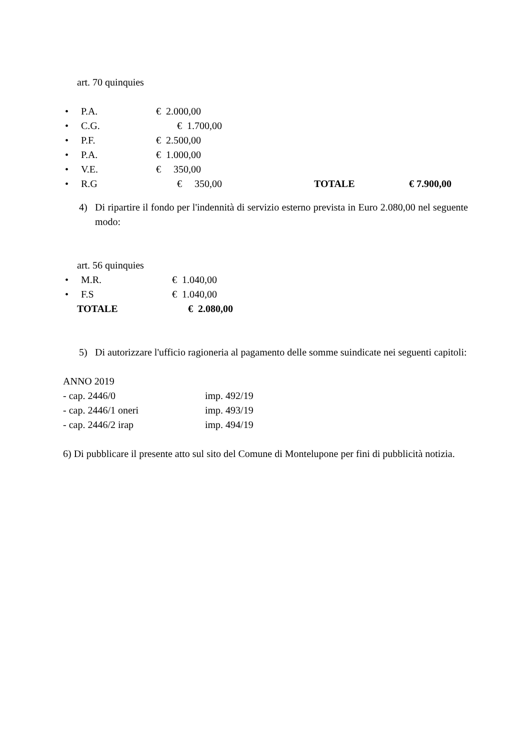art. 70 quinquies
• P.A. € 2.000,00
• C.G. € 1.700,00
• P.F. € 2.500,00
• P.A. € 1.000,00
• V.E. € 350,00
• R.G € 350,00 TOTALE € 7.900,00
4) Di ripartire il fondo per l'indennità di servizio esterno prevista in Euro 2.080,00 nel seguente modo:
art. 56 quinquies
• M.R. € 1.040,00
• F.S € 1.040,00
TOTALE € 2.080,00
5) Di autorizzare l'ufficio ragioneria al pagamento delle somme suindicate nei seguenti capitoli:
ANNO 2019
- cap. 2446/0 imp. 492/19
- cap. 2446/1 oneri imp. 493/19
- cap. 2446/2 irap imp. 494/19
6) Di pubblicare il presente atto sul sito del Comune di Montelupone per fini di pubblicità notizia.